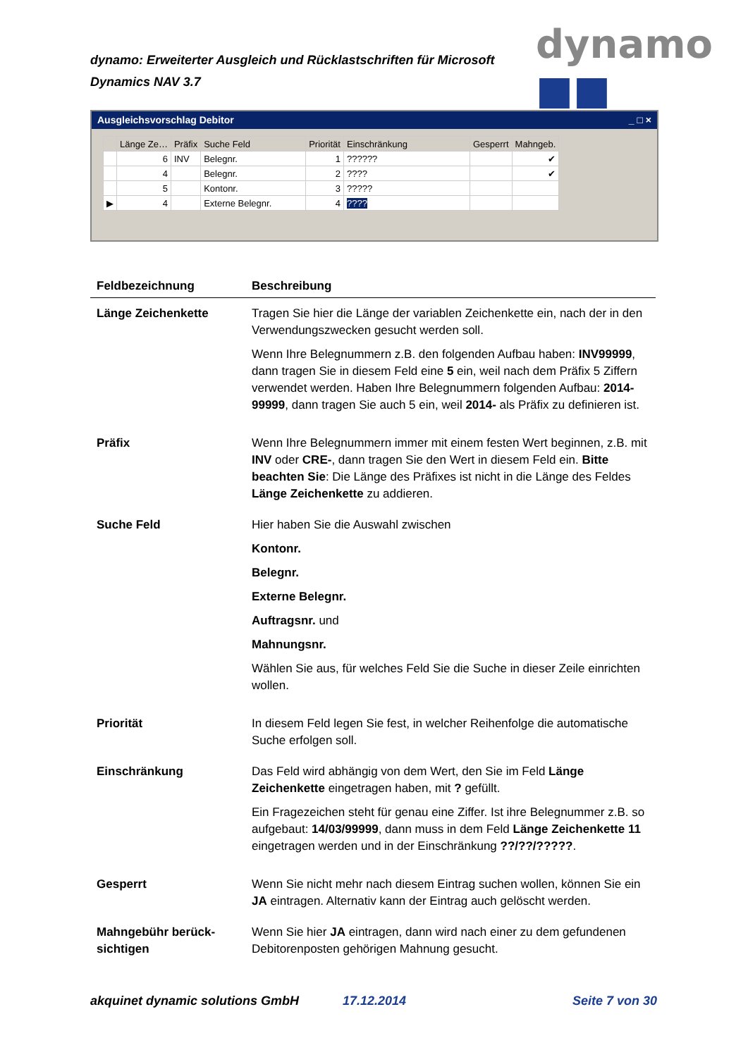dynamo: Erweiterter Ausgleich und Rücklastschriften für Microsoft Dynamics NAV 3.7
dynamo ■■
Ausgleichsvorschlag Debitor _ □ ×
| | Länge Ze… | Präfix | Suche Feld | Priorität | Einschränkung | Gesperrt | Mahngeb. |
| --- | --- | --- | --- | --- | --- | --- | --- |
| | 6 | INV | Belegnr. | 1 | ?????? | | ✔ |
| | 4 | | Belegnr. | 2 | ???? | | ✔ |
| | 5 | | Kontonr. | 3 | ????? | | |
| ▶ | 4 | | Externe Belegnr. | 4 | ???? | | |
| Feldbezeichnung | Beschreibung |
| --- | --- |
| Länge Zeichenkette | Tragen Sie hier die Länge der variablen Zeichenkette ein, nach der in den Verwendungszwecken gesucht werden soll. Wenn Ihre Belegnummern z.B. den folgenden Aufbau haben: INV99999 , dann tragen Sie in diesem Feld eine 5 ein, weil nach dem Präfix 5 Ziffern verwendet werden. Haben Ihre Belegnummern folgenden Aufbau: 2014-99999 , dann tragen Sie auch 5 ein, weil 2014- als Präfix zu definieren ist. |
| Präfix | Wenn Ihre Belegnummern immer mit einem festen Wert beginnen, z.B. mit INV oder CRE- , dann tragen Sie den Wert in diesem Feld ein. Bitte beachten Sie : Die Länge des Präfixes ist nicht in die Länge des Feldes Länge Zeichenkette zu addieren. |
| Suche Feld | Hier haben Sie die Auswahl zwischen Kontonr. Belegnr. Externe Belegnr. Auftragsnr. und Mahnungsnr. Wählen Sie aus, für welches Feld Sie die Suche in dieser Zeile einrichten wollen. |
| Priorität | In diesem Feld legen Sie fest, in welcher Reihenfolge die automatische Suche erfolgen soll. |
| Einschränkung | Das Feld wird abhängig von dem Wert, den Sie im Feld Länge Zeichenkette eingetragen haben, mit ? gefüllt. Ein Fragezeichen steht für genau eine Ziffer. Ist ihre Belegnummer z.B. so aufgebaut: 14/03/99999 , dann muss in dem Feld Länge Zeichenkette 11 eingetragen werden und in der Einschränkung ??/??/????? . |
| Gesperrt | Wenn Sie nicht mehr nach diesem Eintrag suchen wollen, können Sie ein JA eintragen. Alternativ kann der Eintrag auch gelöscht werden. |
| Mahngebühr berück-sichtigen | Wenn Sie hier JA eintragen, dann wird nach einer zu dem gefundenen Debitorenposten gehörigen Mahnung gesucht. |
akquinet dynamic solutions GmbH
17.12.2014 Seite 7 von 30